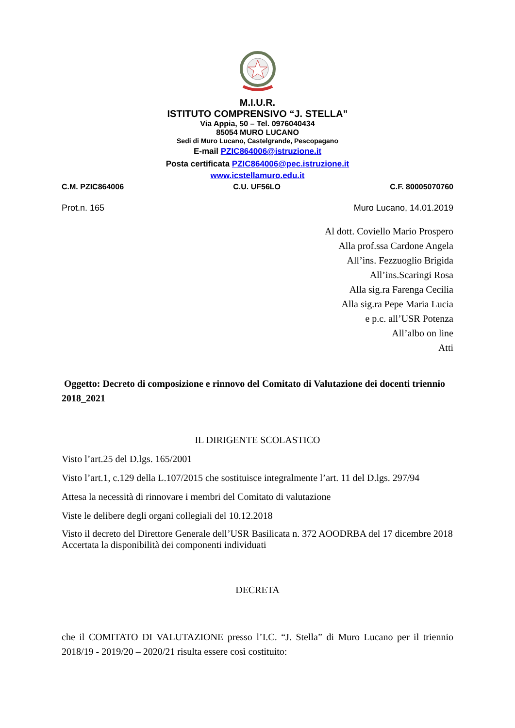M.I.U.R.
ISTITUTO COMPRENSIVO “J. STELLA”
Via Appia, 50 – Tel. 0976040434
85054 MURO LUCANO
Sedi di Muro Lucano, Castelgrande, Pescopagano
E-mail PZIC864006@istruzione.it
Posta certificata PZIC864006@pec.istruzione.it
www.icstellamuro.edu.it
C.M. PZIC864006 C.U. UF56LO C.F. 80005070760
Prot.n. 165 Muro Lucano, 14.01.2019
Al dott. Coviello Mario Prospero
Alla prof.ssa Cardone Angela
All’ins. Fezzuoglio Brigida
All’ins.Scaringi Rosa
Alla sig.ra Farenga Cecilia
Alla sig.ra Pepe Maria Lucia
e p.c. all’USR Potenza
All’albo on line
Atti
Oggetto: Decreto di composizione e rinnovo del Comitato di Valutazione dei docenti triennio 2018_2021
IL DIRIGENTE SCOLASTICO
Visto l’art.25 del D.lgs. 165/2001
Visto l’art.1, c.129 della L.107/2015 che sostituisce integralmente l’art. 11 del D.lgs. 297/94
Attesa la necessità di rinnovare i membri del Comitato di valutazione
Viste le delibere degli organi collegiali del 10.12.2018
Visto il decreto del Direttore Generale dell’USR Basilicata n. 372 AOODRBA del 17 dicembre 2018
Accertata la disponibilità dei componenti individuati
DECRETA
che il COMITATO DI VALUTAZIONE presso l’I.C. “J. Stella” di Muro Lucano per il triennio 2018/19 - 2019/20 – 2020/21 risulta essere così costituito: